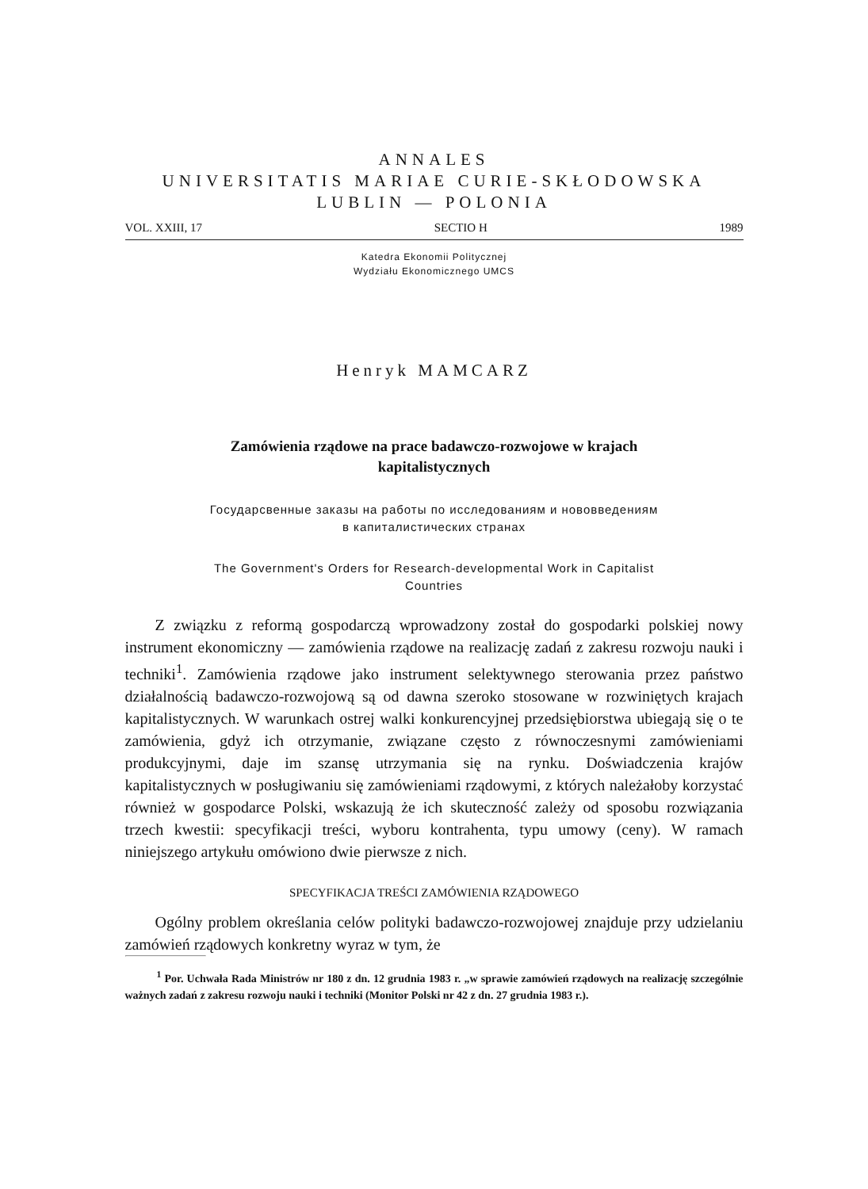ANNALES
UNIVERSITATIS MARIAE CURIE-SKŁODOWSKA
LUBLIN — POLONIA
VOL. XXIII, 17 SECTIO H 1989
Katedra Ekonomii Politycznej
Wydziału Ekonomicznego UMCS
Henryk MAMCARZ
Zamówienia rządowe na prace badawczo-rozwojowe w krajach
kapitalistycznych
Государсвенные заказы на работы по исследованиям и нововведениям
в капиталистических странах
The Government's Orders for Research-developmental Work in Capitalist
Countries
Z związku z reformą gospodarczą wprowadzony został do gospodarki polskiej nowy instrument ekonomiczny — zamówienia rządowe na realizację zadań z zakresu rozwoju nauki i techniki<sup>1</sup>. Zamówienia rządowe jako instrument selektywnego sterowania przez państwo działalnością badawczo-rozwojową są od dawna szeroko stosowane w rozwiniętych krajach kapitalistycznych. W warunkach ostrej walki konkurencyjnej przedsiębiorstwa ubiegają się o te zamówienia, gdyż ich otrzymanie, związane często z równoczesnymi zamówieniami produkcyjnymi, daje im szansę utrzymania się na rynku. Doświadczenia krajów kapitalistycznych w posługiwaniu się zamówieniami rządowymi, z których należałoby korzystać również w gospodarce Polski, wskazują że ich skuteczność zależy od sposobu rozwiązania trzech kwestii: specyfikacji treści, wyboru kontrahenta, typu umowy (ceny). W ramach niniejszego artykułu omówiono dwie pierwsze z nich.
SPECYFIKACJA TREŚCI ZAMÓWIENIA RZĄDOWEGO
Ogólny problem określania celów polityki badawczo-rozwojowej znajduje przy udzielaniu zamówień rządowych konkretny wyraz w tym, że
<sup>1</sup> Por. Uchwała Rada Ministrów nr 180 z dn. 12 grudnia 1983 r. „w sprawie zamówień rządowych na realizację szczególnie ważnych zadań z zakresu rozwoju nauki i techniki (Monitor Polski nr 42 z dn. 27 grudnia 1983 r.).